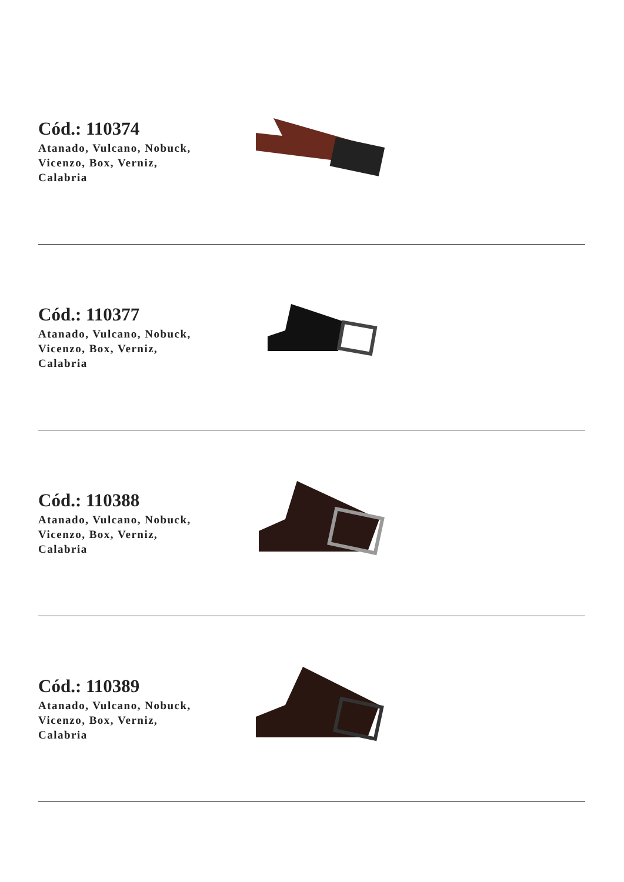Cód.: 110374
Atanado, Vulcano, Nobuck,
Vicenzo, Box, Verniz,
Calabria
Cód.: 110377
Atanado, Vulcano, Nobuck,
Vicenzo, Box, Verniz,
Calabria
Cód.: 110388
Atanado, Vulcano, Nobuck,
Vicenzo, Box, Verniz,
Calabria
Cód.: 110389
Atanado, Vulcano, Nobuck,
Vicenzo, Box, Verniz,
Calabria